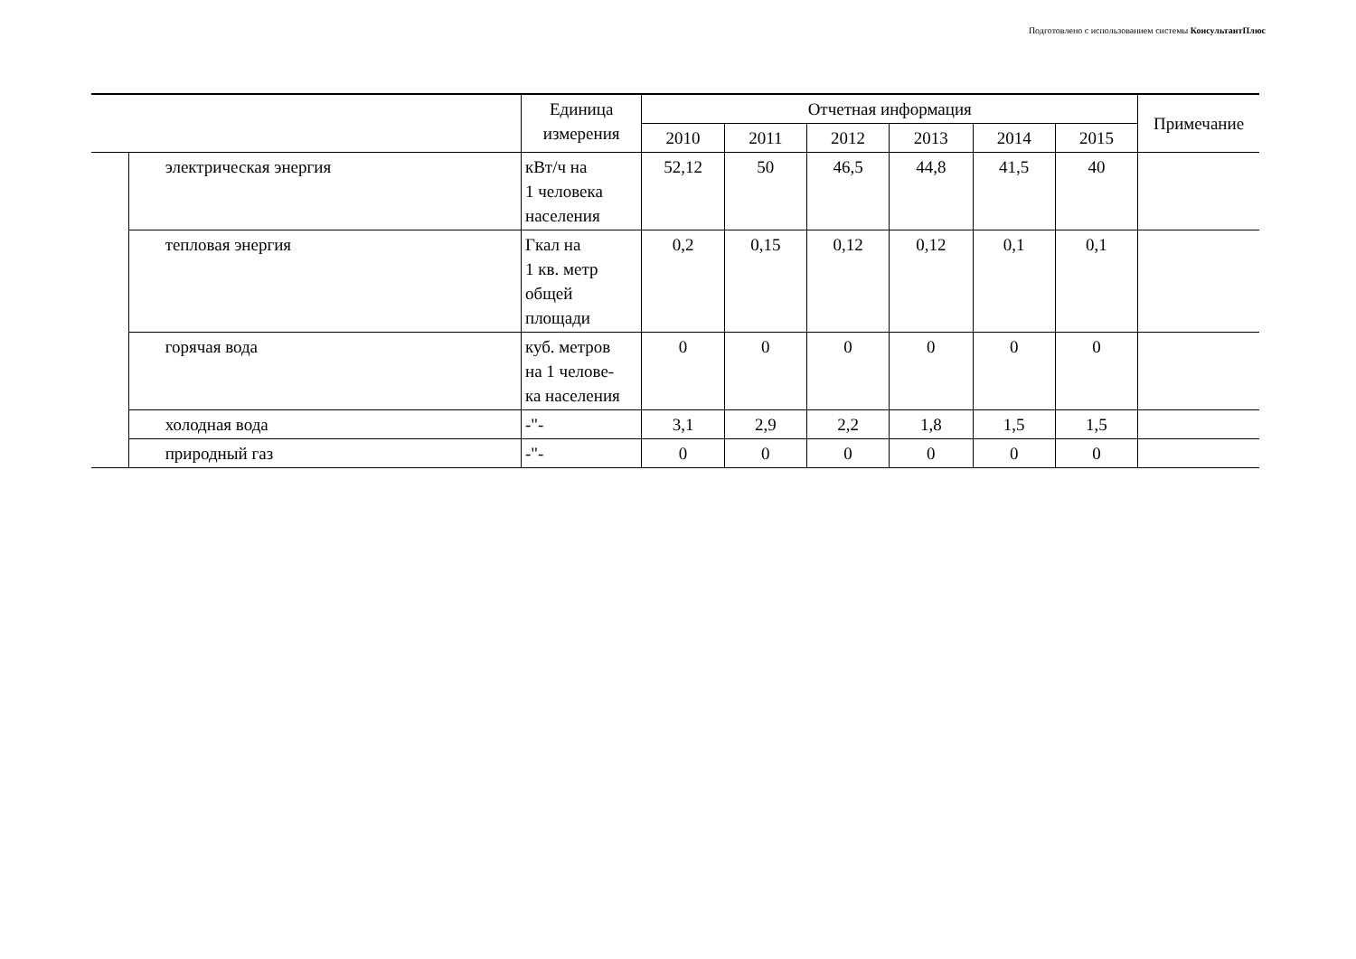Подготовлено с использованием системы КонсультантПлюс
| | | Единица измерения | Отчетная информация | | | | | | Примечание |
| --- | --- | --- | --- | --- | --- | --- | --- | --- | --- |
| | | | 2010 | 2011 | 2012 | 2013 | 2014 | 2015 | |
| | электрическая энергия | кВт/ч на 1 человека населения | 52,12 | 50 | 46,5 | 44,8 | 41,5 | 40 | |
| | тепловая энергия | Гкал на 1 кв. метр общей площади | 0,2 | 0,15 | 0,12 | 0,12 | 0,1 | 0,1 | |
| | горячая вода | куб. метров на 1 челове- ка населения | 0 | 0 | 0 | 0 | 0 | 0 | |
| | холодная вода | -"- | 3,1 | 2,9 | 2,2 | 1,8 | 1,5 | 1,5 | |
| | природный газ | -"- | 0 | 0 | 0 | 0 | 0 | 0 | |